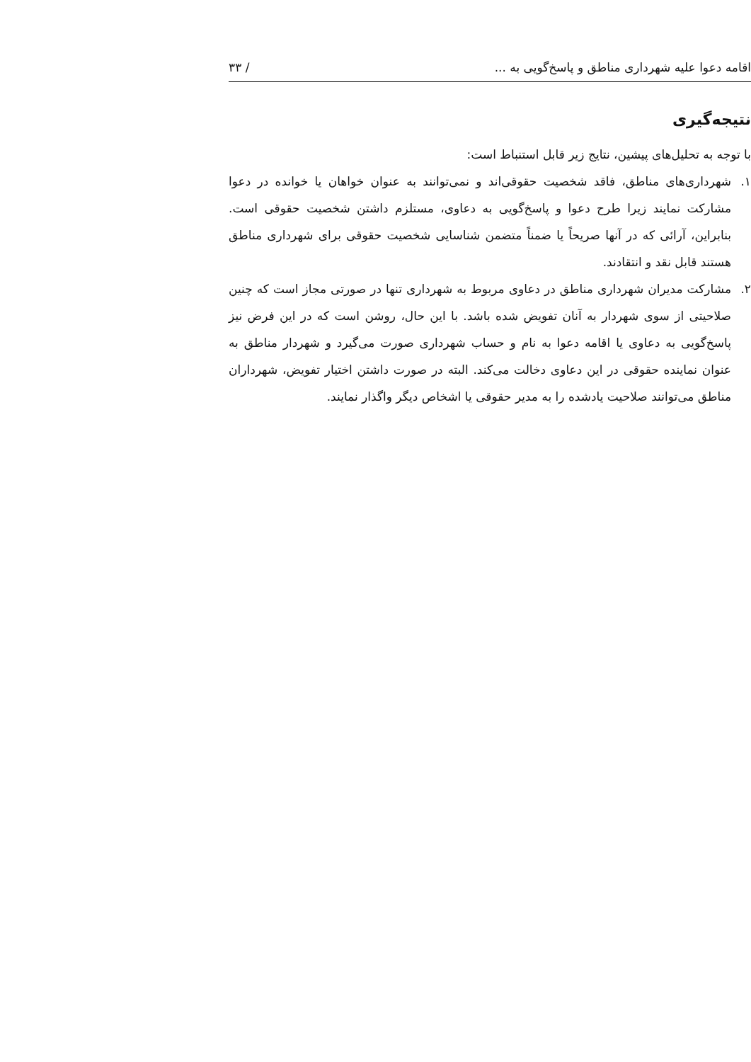اقامه دعوا علیه شهرداری مناطق و پاسخ‌گویی به ... / ۳۳
نتیجه‌گیری
با توجه به تحلیل‌های پیشین، نتایج زیر قابل استنباط است:
۱. شهرداری‌های مناطق، فاقد شخصیت حقوقی‌اند و نمی‌توانند به عنوان خواهان یا خوانده در دعوا مشارکت نمایند زیرا طرح دعوا و پاسخ‌گویی به دعاوی، مستلزم داشتن شخصیت حقوقی است. بنابراین، آرائی که در آنها صریحاً یا ضمناً متضمن شناسایی شخصیت حقوقی برای شهرداری مناطق هستند قابل نقد و انتقادند.
۲. مشارکت مدیران شهرداری مناطق در دعاوی مربوط به شهرداری تنها در صورتی مجاز است که چنین صلاحیتی از سوی شهردار به آنان تفویض شده باشد. با این حال، روشن است که در این فرض نیز پاسخ‌گویی به دعاوی یا اقامه دعوا به نام و حساب شهرداری صورت می‌گیرد و شهردار مناطق به عنوان نماینده حقوقی در این دعاوی دخالت می‌کند. البته در صورت داشتن اختیار تفویض، شهرداران مناطق می‌توانند صلاحیت یادشده را به مدیر حقوقی یا اشخاص دیگر واگذار نمایند.